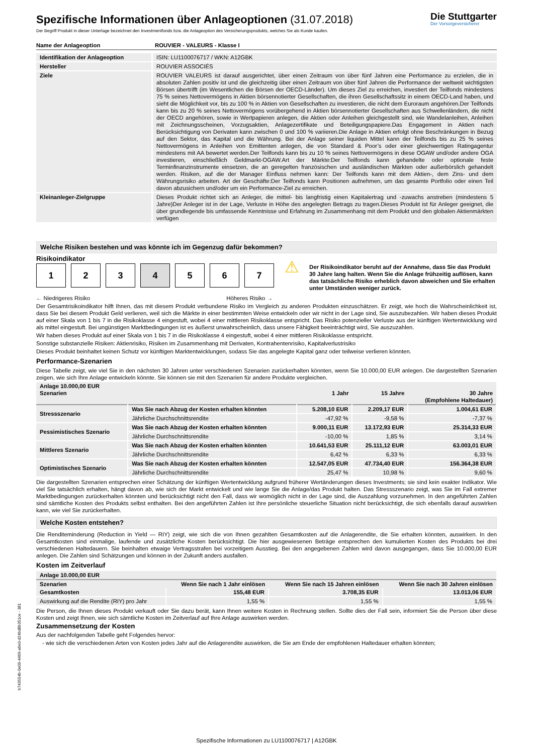Die Stuttgarter
Der Vorsorgeversicherer
Spezifische Informationen über Anlageoptionen (31.07.2018)
Der Begriff Produkt in dieser Unterlage bezeichnet den Investmentfonds bzw. die Anlageoption des Versicherungsprodukts, welches Sie als Kunde kaufen.
| Name der Anlageoption | ROUVIER - VALEURS - Klasse I |
| Identifikation der Anlageoption | ISIN: LU1100076717 / WKN: A12GBK |
| Hersteller | ROUVIER ASSOCIÉS |
| Ziele | ROUVIER VALEURS ist darauf ausgerichtet, über einen Zeitraum von über fünf Jahren eine Performance zu erzielen, die in absoluten Zahlen positiv ist und die gleichzeitig über einen Zeitraum von über fünf Jahren die Performance der weltweit wichtigsten Börsen übertrifft (im Wesentlichen die Börsen der OECD-Länder). Um dieses Ziel zu erreichen, investiert der Teilfonds mindestens 75 % seines Nettovermögens in Aktien börsennotierter Gesellschaften, die ihren Gesellschaftssitz in einem OECD-Land haben, und sieht die Möglichkeit vor, bis zu 100 % in Aktien von Gesellschaften zu investieren, die nicht dem Euroraum angehören.Der Teilfonds kann bis zu 20 % seines Nettovermögens vorübergehend in Aktien börsennotierter Gesellschaften aus Schwellenländern, die nicht der OECD angehören, sowie in Wertpapieren anlegen, die Aktien oder Anleihen gleichgestellt sind, wie Wandelanleihen, Anleihen mit Zeichnungsscheinen, Vorzugsaktien, Anlagezertifikate und Beteiligungspapiere.Das Engagement in Aktien nach Berücksichtigung von Derivaten kann zwischen 0 und 100 % variieren.Die Anlage in Aktien erfolgt ohne Beschränkungen in Bezug auf den Sektor, das Kapital und die Währung. Bei der Anlage seiner liquiden Mittel kann der Teilfonds bis zu 25 % seines Nettovermögens in Anleihen von Emittenten anlegen, die von Standard & Poor’s oder einer gleichwertigen Ratingagentur mindestens mit AA bewertet werden.Der Teilfonds kann bis zu 10 % seines Nettovermögens in diese OGAW und/oder andere OGA investieren, einschließlich Geldmarkt-OGAW.Art der Märkte:Der Teilfonds kann gehandelte oder optionale feste Terminfinanzinstrumente einsetzen, die an geregelten französischen und ausländischen Märkten oder außerbörslich gehandelt werden. Risiken, auf die der Manager Einfluss nehmen kann: Der Teilfonds kann mit dem Aktien-, dem Zins- und dem Währungsrisiko arbeiten. Art der Geschäfte:Der Teilfonds kann Positionen aufnehmen, um das gesamte Portfolio oder einen Teil davon abzusichern und/oder um ein Performance-Ziel zu erreichen. |
| Kleinanleger-Zielgruppe | Dieses Produkt richtet sich an Anleger, die mittel- bis langfristig einen Kapitalertrag und -zuwachs anstreben (mindestens 5 Jahre)Der Anleger ist in der Lage, Verluste in Höhe des angelegten Betrags zu tragen.Dieses Produkt ist für Anleger geeignet, die über grundlegende bis umfassende Kenntnisse und Erfahrung im Zusammenhang mit dem Produkt und den globalen Aktienmärkten verfügen |
Welche Risiken bestehen und was könnte ich im Gegenzug dafür bekommen?
Risikoindikator
1 2 3 4 5 6 7
⚠
Der Risikoindikator beruht auf der Annahme, dass Sie das Produkt 30 Jahre lang halten. Wenn Sie die Anlage frühzeitig auflösen, kann das tatsächliche Risiko erheblich davon abweichen und Sie erhalten unter Umständen weniger zurück.
← Niedrigeres Risiko Höheres Risiko →
Der Gesamtrisikoindikator hilft Ihnen, das mit diesem Produkt verbundene Risiko im Vergleich zu anderen Produkten einzuschätzen. Er zeigt, wie hoch die Wahrscheinlichkeit ist, dass Sie bei diesem Produkt Geld verlieren, weil sich die Märkte in einer bestimmten Weise entwickeln oder wir nicht in der Lage sind, Sie auszubezahlen. Wir haben dieses Produkt auf einer Skala von 1 bis 7 in die Risikoklasse 4 eingestuft, wobei 4 einer mittleren Risikoklasse entspricht. Das Risiko potenzieller Verluste aus der künftigen Wertentwicklung wird als mittel eingestuft. Bei ungünstigen Marktbedingungen ist es äußerst unwahrscheinlich, dass unsere Fähigkeit beeinträchtigt wird, Sie auszuzahlen.
Wir haben dieses Produkt auf einer Skala von 1 bis 7 in die Risikoklasse 4 eingestuft, wobei 4 einer mittleren Risikoklasse entspricht.
Sonstige substanzielle Risiken: Aktienrisiko, Risiken im Zusammenhang mit Derivaten, Kontrahentenrisiko, Kapitalverlustrisiko
Dieses Produkt beinhaltet keinen Schutz vor künftigen Marktentwicklungen, sodass Sie das angelegte Kapital ganz oder teilweise verlieren könnten.
Performance-Szenarien
Diese Tabelle zeigt, wie viel Sie in den nächsten 30 Jahren unter verschiedenen Szenarien zurückerhalten könnten, wenn Sie 10.000,00 EUR anlegen. Die dargestellten Szenarien zeigen, wie sich Ihre Anlage entwickeln könnte. Sie können sie mit den Szenarien für andere Produkte vergleichen.
| Anlage 10.000,00 EUR Szenarien | | 1 Jahr | 15 Jahre | 30 Jahre (Empfohlene Haltedauer) |
| --- | --- | --- | --- | --- |
| Stressszenario | Was Sie nach Abzug der Kosten erhalten könnten | 5.208,10 EUR | 2.209,17 EUR | 1.004,61 EUR |
| | Jährliche Durchschnittsrendite | -47,92 % | -9,58 % | -7,37 % |
| Pessimistisches Szenario | Was Sie nach Abzug der Kosten erhalten könnten | 9.000,11 EUR | 13.172,93 EUR | 25.314,33 EUR |
| | Jährliche Durchschnittsrendite | -10,00 % | 1,85 % | 3,14 % |
| Mittleres Szenario | Was Sie nach Abzug der Kosten erhalten könnten | 10.641,53 EUR | 25.111,12 EUR | 63.003,01 EUR |
| | Jährliche Durchschnittsrendite | 6,42 % | 6,33 % | 6,33 % |
| Optimistisches Szenario | Was Sie nach Abzug der Kosten erhalten könnten | 12.547,05 EUR | 47.734,40 EUR | 156.364,38 EUR |
| | Jährliche Durchschnittsrendite | 25,47 % | 10,98 % | 9,60 % |
Die dargestellten Szenarien entsprechen einer Schätzung der künftigen Wertentwicklung aufgrund früherer Wertänderungen dieses Investments; sie sind kein exakter Indikator. Wie viel Sie tatsächlich erhalten, hängt davon ab, wie sich der Markt entwickelt und wie lange Sie die Anlage/das Produkt halten. Das Stressszenario zeigt, was Sie im Fall extremer Marktbedingungen zurückerhalten könnten und berücksichtigt nicht den Fall, dass wir womöglich nicht in der Lage sind, die Auszahlung vorzunehmen. In den angeführten Zahlen sind sämtliche Kosten des Produkts selbst enthalten. Bei den angeführten Zahlen ist Ihre persönliche steuerliche Situation nicht berücksichtigt, die sich ebenfalls darauf auswirken kann, wie viel Sie zurückerhalten.
Welche Kosten entstehen?
Die Renditeminderung (Reduction in Yield — RIY) zeigt, wie sich die von Ihnen gezahlten Gesamtkosten auf die Anlagerendite, die Sie erhalten könnten, auswirken. In den Gesamtkosten sind einmalige, laufende und zusätzliche Kosten berücksichtigt. Die hier ausgewiesenen Beträge entsprechen den kumulierten Kosten des Produkts bei drei verschiedenen Haltedauern. Sie beinhalten etwaige Vertragsstrafen bei vorzeitigem Ausstieg. Bei den angegebenen Zahlen wird davon ausgegangen, dass Sie 10.000,00 EUR anlegen. Die Zahlen sind Schätzungen und können in der Zukunft anders ausfallen.
Kosten im Zeitverlauf
| Anlage 10.000,00 EUR | | | |
| --- | --- | --- | --- |
| Szenarien | Wenn Sie nach 1 Jahr einlösen | Wenn Sie nach 15 Jahren einlösen | Wenn Sie nach 30 Jahren einlösen |
| Gesamtkosten | 155,48 EUR | 3.708,35 EUR | 13.013,06 EUR |
| Auswirkung auf die Rendite (RIY) pro Jahr | 1,55 % | 1,55 % | 1,55 % |
Die Person, die Ihnen dieses Produkt verkauft oder Sie dazu berät, kann Ihnen weitere Kosten in Rechnung stellen. Sollte dies der Fall sein, informiert Sie die Person über diese Kosten und zeigt Ihnen, wie sich sämtliche Kosten im Zeitverlauf auf Ihre Anlage auswirken werden.
Zusammensetzung der Kosten
Aus der nachfolgenden Tabelle geht Folgendes hervor:
- wie sich die verschiedenen Arten von Kosten jedes Jahr auf die Anlagerendite auswirken, die Sie am Ende der empfohlenen Haltedauer erhalten könnten;
b743554b-0e09-4469-a6e0-d24bd8b351ce - 381
Spezifische Informationen zu LU1100076717 | A12GBK